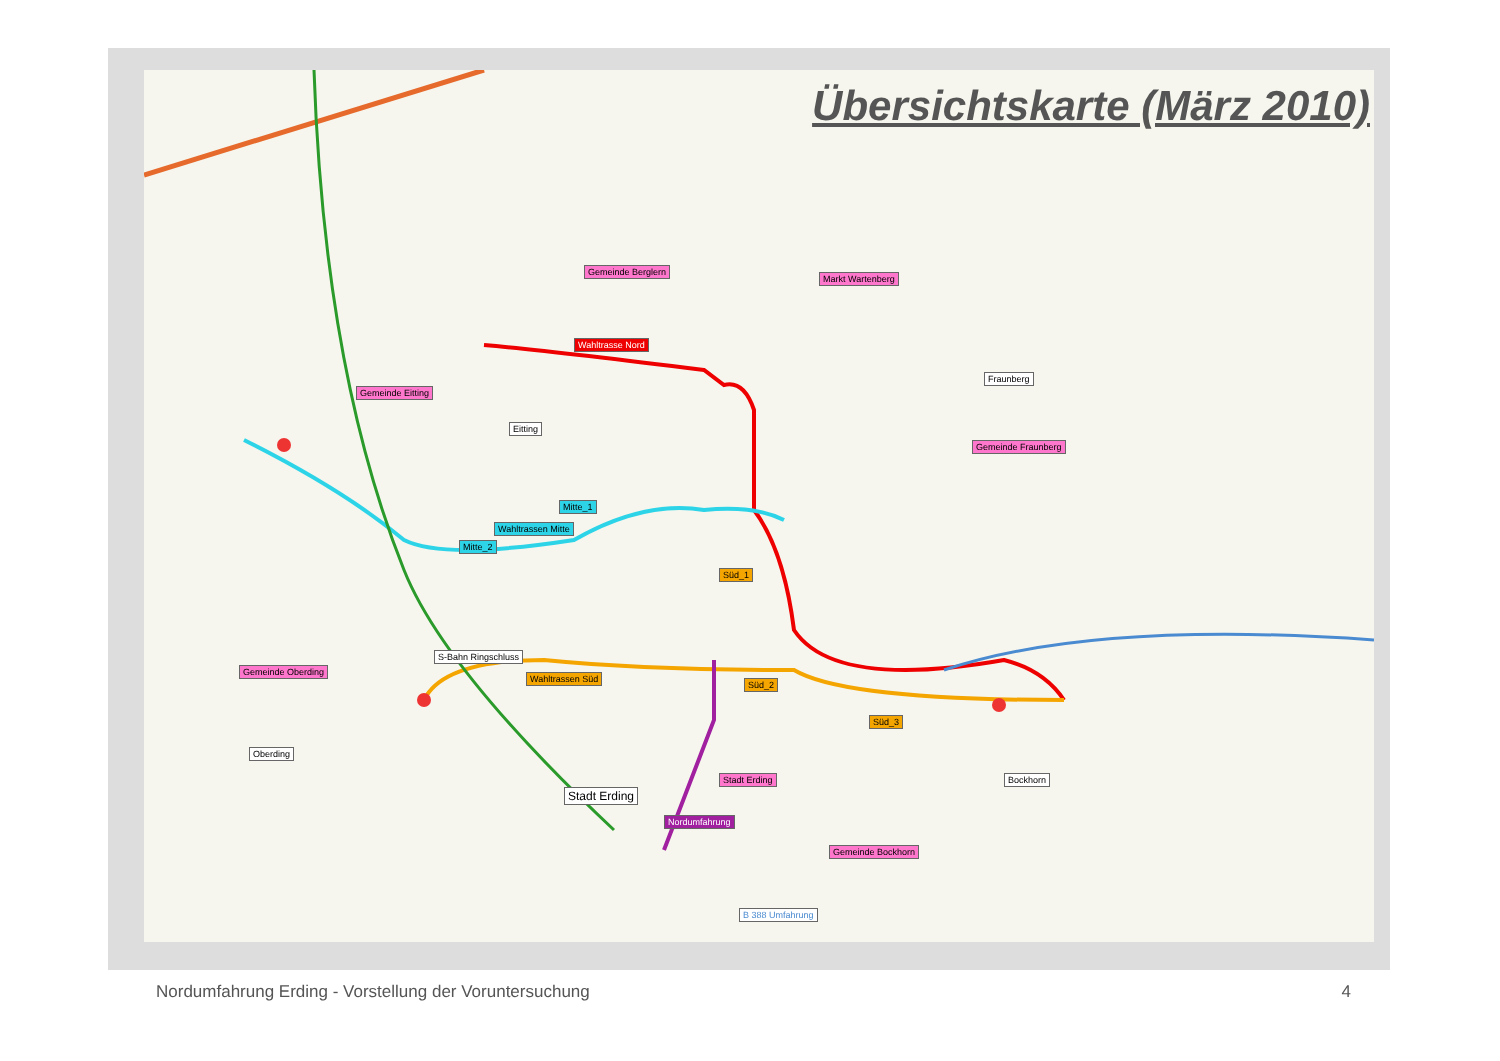Übersichtskarte (März 2010)
Gemeinde Berglern
Markt Wartenberg
Wahltrasse Nord
Gemeinde Eitting
Fraunberg
Eitting
Gemeinde Fraunberg
Mitte_1
Wahltrassen Mitte
Mitte_2
Süd_1
S-Bahn Ringschluss
Gemeinde Oberding
Wahltrassen Süd
Süd_2
Süd_3
Oberding
Stadt Erding Bockhorn
Stadt Erding
Nordumfahrung
Gemeinde Bockhorn
B 388 Umfahrung
Nordumfahrung Erding - Vorstellung der Voruntersuchung 4